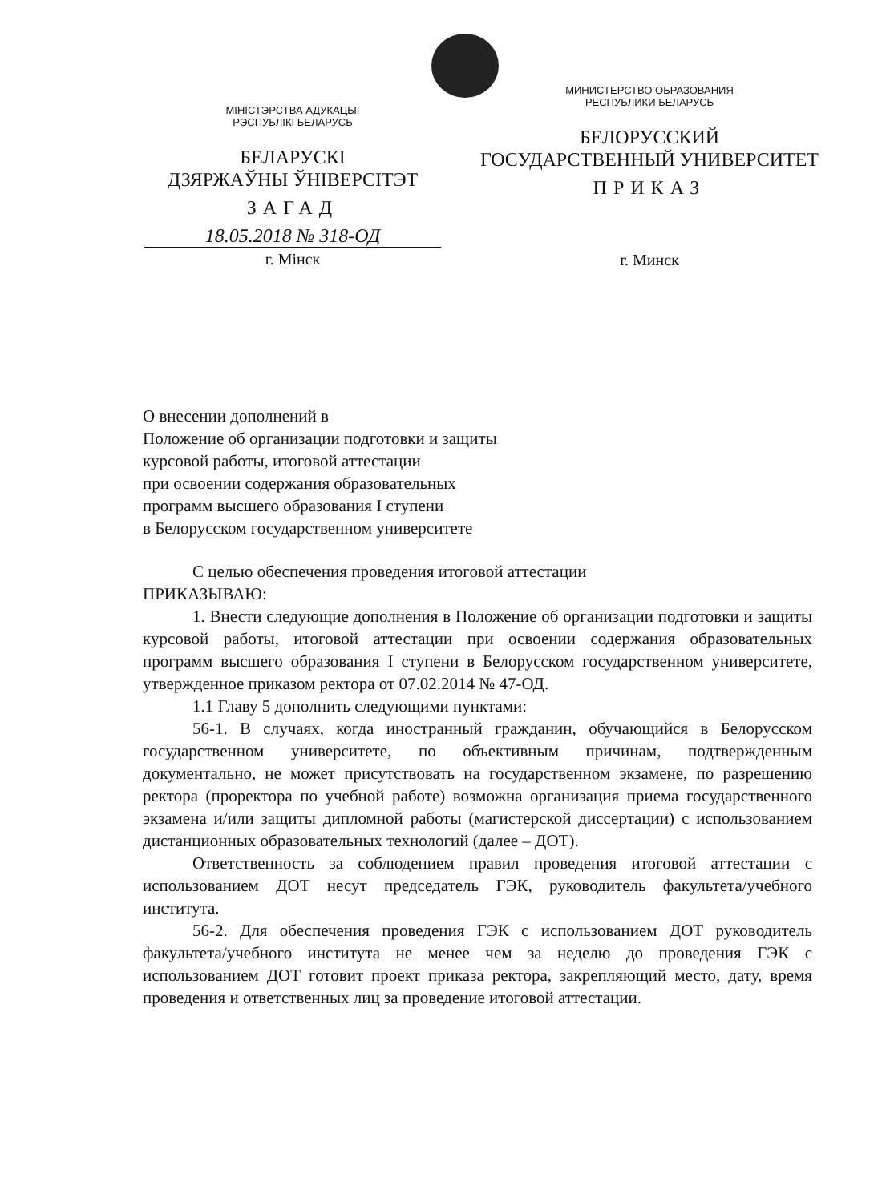МІНІСТЭРСТВА АДУКАЦЫІ
РЭСПУБЛІКІ БЕЛАРУСЬ
БЕЛАРУСКІ
ДЗЯРЖАЎНЫ ЎНІВЕРСІТЭТ
ЗАГАД
18.05.2018 № 318-ОД
г. Мінск
МИНИСТЕРСТВО ОБРАЗОВАНИЯ
РЕСПУБЛИКИ БЕЛАРУСЬ
БЕЛОРУССКИЙ
ГОСУДАРСТВЕННЫЙ УНИВЕРСИТЕТ
ПРИКАЗ
г. Минск
О внесении дополнений в
Положение об организации подготовки и защиты
курсовой работы, итоговой аттестации
при освоении содержания образовательных
программ высшего образования I ступени
в Белорусском государственном университете
С целью обеспечения проведения итоговой аттестации
ПРИКАЗЫВАЮ:
1. Внести следующие дополнения в Положение об организации подготовки и защиты курсовой работы, итоговой аттестации при освоении содержания образовательных программ высшего образования I ступени в Белорусском государственном университете, утвержденное приказом ректора от 07.02.2014 № 47-ОД.
1.1 Главу 5 дополнить следующими пунктами:
56-1. В случаях, когда иностранный гражданин, обучающийся в Белорусском государственном университете, по объективным причинам, подтвержденным документально, не может присутствовать на государственном экзамене, по разрешению ректора (проректора по учебной работе) возможна организация приема государственного экзамена и/или защиты дипломной работы (магистерской диссертации) с использованием дистанционных образовательных технологий (далее – ДОТ).
Ответственность за соблюдением правил проведения итоговой аттестации с использованием ДОТ несут председатель ГЭК, руководитель факультета/учебного института.
56-2. Для обеспечения проведения ГЭК с использованием ДОТ руководитель факультета/учебного института не менее чем за неделю до проведения ГЭК с использованием ДОТ готовит проект приказа ректора, закрепляющий место, дату, время проведения и ответственных лиц за проведение итоговой аттестации.